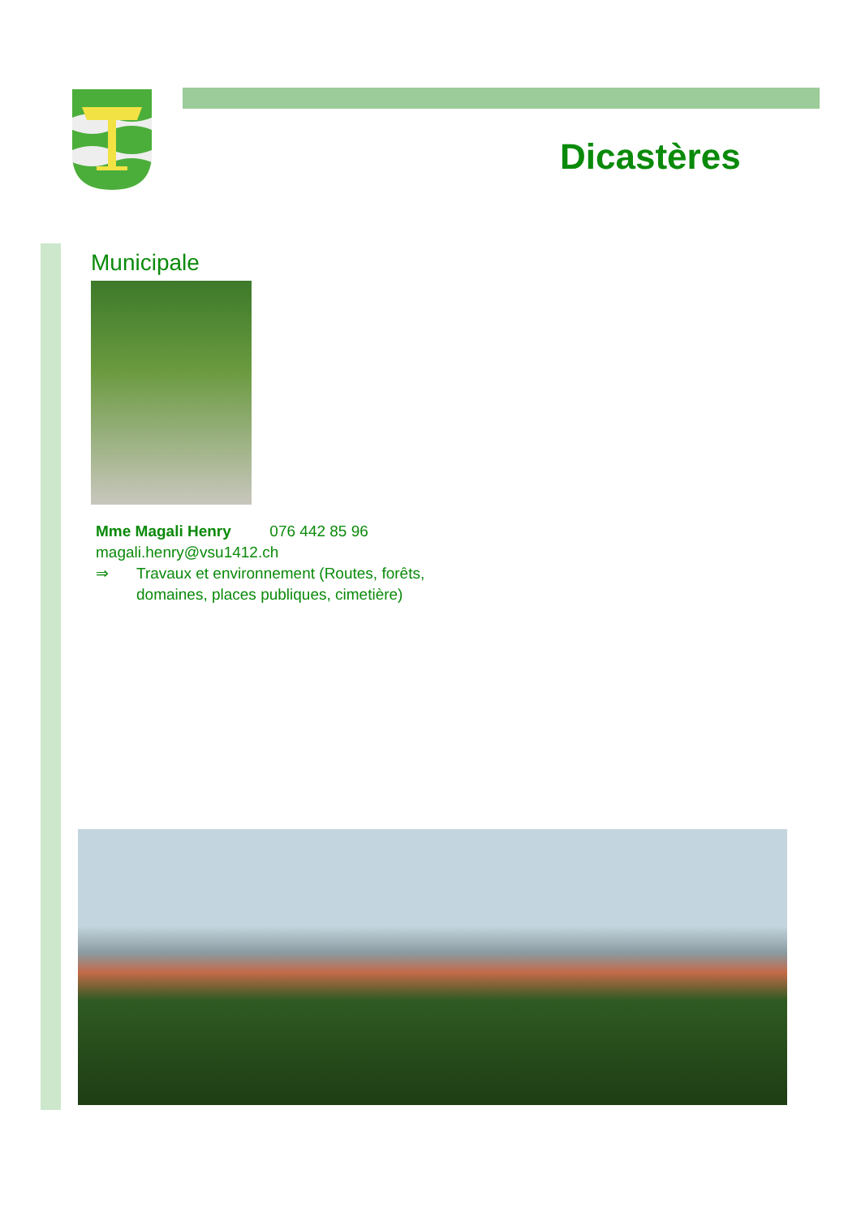Dicastères
Municipale
Mme Magali Henry 076 442 85 96
magali.henry@vsu1412.ch
⇒ Travaux et environnement (Routes, forêts,
domaines, places publiques, cimetière)